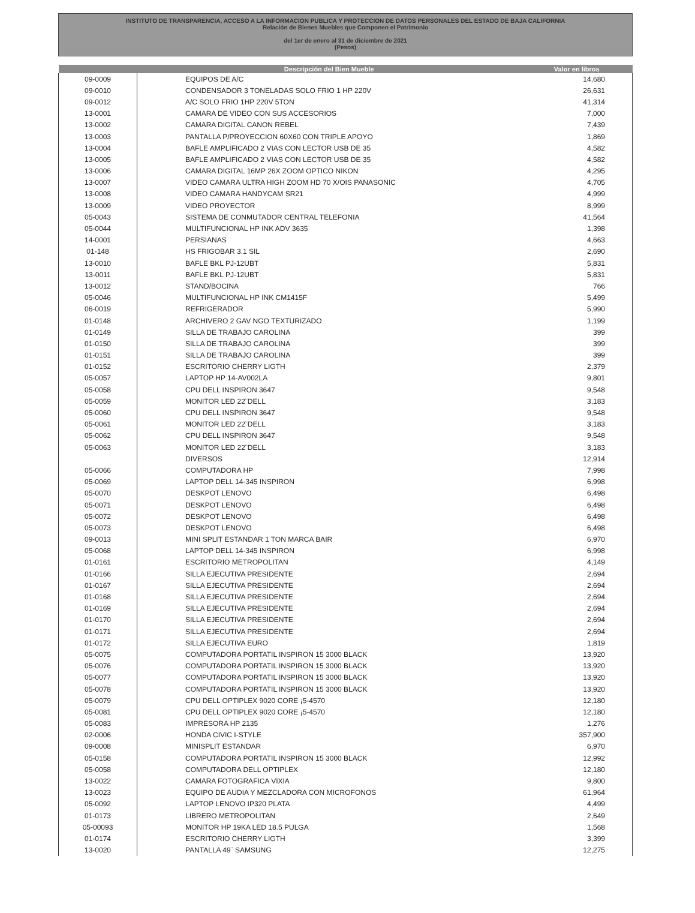INSTITUTO DE TRANSPARENCIA, ACCESO A LA INFORMACION PUBLICA Y PROTECCION DE DATOS PERSONALES DEL ESTADO DE BAJA CALIFORNIA
Relación de Bienes Muebles que Componen el Patrimonio
del 1er de enero al 31 de diciembre de 2021
(Pesos)
| | Descripción del Bien Mueble | Valor en libros |
| --- | --- | --- |
| 09-0009 | EQUIPOS DE A/C | 14,680 |
| 09-0010 | CONDENSADOR 3 TONELADAS SOLO FRIO 1 HP 220V | 26,631 |
| 09-0012 | A/C SOLO FRIO 1HP 220V 5TON | 41,314 |
| 13-0001 | CAMARA DE VIDEO CON SUS ACCESORIOS | 7,000 |
| 13-0002 | CAMARA DIGITAL CANON REBEL | 7,439 |
| 13-0003 | PANTALLA P/PROYECCION 60X60 CON TRIPLE APOYO | 1,869 |
| 13-0004 | BAFLE AMPLIFICADO 2 VIAS CON LECTOR USB DE 35 | 4,582 |
| 13-0005 | BAFLE AMPLIFICADO 2 VIAS CON LECTOR USB DE 35 | 4,582 |
| 13-0006 | CAMARA DIGITAL 16MP 26X ZOOM OPTICO NIKON | 4,295 |
| 13-0007 | VIDEO CAMARA ULTRA HIGH ZOOM HD 70 X/OIS PANASONIC | 4,705 |
| 13-0008 | VIDEO CAMARA HANDYCAM SR21 | 4,999 |
| 13-0009 | VIDEO PROYECTOR | 8,999 |
| 05-0043 | SISTEMA DE CONMUTADOR CENTRAL TELEFONIA | 41,564 |
| 05-0044 | MULTIFUNCIONAL HP INK ADV 3635 | 1,398 |
| 14-0001 | PERSIANAS | 4,663 |
| 01-148 | HS FRIGOBAR 3.1 SIL | 2,690 |
| 13-0010 | BAFLE BKL PJ-12UBT | 5,831 |
| 13-0011 | BAFLE BKL PJ-12UBT | 5,831 |
| 13-0012 | STAND/BOCINA | 766 |
| 05-0046 | MULTIFUNCIONAL HP INK CM1415F | 5,499 |
| 06-0019 | REFRIGERADOR | 5,990 |
| 01-0148 | ARCHIVERO 2 GAV NGO TEXTURIZADO | 1,199 |
| 01-0149 | SILLA DE TRABAJO CAROLINA | 399 |
| 01-0150 | SILLA DE TRABAJO CAROLINA | 399 |
| 01-0151 | SILLA DE TRABAJO CAROLINA | 399 |
| 01-0152 | ESCRITORIO CHERRY LIGTH | 2,379 |
| 05-0057 | LAPTOP HP 14-AV002LA | 9,801 |
| 05-0058 | CPU DELL INSPIRON 3647 | 9,548 |
| 05-0059 | MONITOR LED 22¨DELL | 3,183 |
| 05-0060 | CPU DELL INSPIRON 3647 | 9,548 |
| 05-0061 | MONITOR LED 22¨DELL | 3,183 |
| 05-0062 | CPU DELL INSPIRON 3647 | 9,548 |
| 05-0063 | MONITOR LED 22¨DELL | 3,183 |
| | DIVERSOS | 12,914 |
| 05-0066 | COMPUTADORA HP | 7,998 |
| 05-0069 | LAPTOP DELL 14-345 INSPIRON | 6,998 |
| 05-0070 | DESKPOT LENOVO | 6,498 |
| 05-0071 | DESKPOT LENOVO | 6,498 |
| 05-0072 | DESKPOT LENOVO | 6,498 |
| 05-0073 | DESKPOT LENOVO | 6,498 |
| 09-0013 | MINI SPLIT ESTANDAR 1 TON MARCA BAIR | 6,970 |
| 05-0068 | LAPTOP DELL 14-345 INSPIRON | 6,998 |
| 01-0161 | ESCRITORIO METROPOLITAN | 4,149 |
| 01-0166 | SILLA EJECUTIVA PRESIDENTE | 2,694 |
| 01-0167 | SILLA EJECUTIVA PRESIDENTE | 2,694 |
| 01-0168 | SILLA EJECUTIVA PRESIDENTE | 2,694 |
| 01-0169 | SILLA EJECUTIVA PRESIDENTE | 2,694 |
| 01-0170 | SILLA EJECUTIVA PRESIDENTE | 2,694 |
| 01-0171 | SILLA EJECUTIVA PRESIDENTE | 2,694 |
| 01-0172 | SILLA EJECUTIVA EURO | 1,819 |
| 05-0075 | COMPUTADORA PORTATIL INSPIRON 15 3000 BLACK | 13,920 |
| 05-0076 | COMPUTADORA PORTATIL INSPIRON 15 3000 BLACK | 13,920 |
| 05-0077 | COMPUTADORA PORTATIL INSPIRON 15 3000 BLACK | 13,920 |
| 05-0078 | COMPUTADORA PORTATIL INSPIRON 15 3000 BLACK | 13,920 |
| 05-0079 | CPU DELL OPTIPLEX 9020 CORE ¡5-4570 | 12,180 |
| 05-0081 | CPU DELL OPTIPLEX 9020 CORE ¡5-4570 | 12,180 |
| 05-0083 | IMPRESORA HP 2135 | 1,276 |
| 02-0006 | HONDA CIVIC I-STYLE | 357,900 |
| 09-0008 | MINISPLIT ESTANDAR | 6,970 |
| 05-0158 | COMPUTADORA PORTATIL INSPIRON 15 3000 BLACK | 12,992 |
| 05-0058 | COMPUTADORA DELL OPTIPLEX | 12,180 |
| 13-0022 | CAMARA FOTOGRAFICA VIXIA | 9,800 |
| 13-0023 | EQUIPO DE AUDIA Y MEZCLADORA CON MICROFONOS | 61,964 |
| 05-0092 | LAPTOP LENOVO IP320 PLATA | 4,499 |
| 01-0173 | LIBRERO METROPOLITAN | 2,649 |
| 05-00093 | MONITOR HP 19KA LED 18.5 PULGA | 1,568 |
| 01-0174 | ESCRITORIO CHERRY LIGTH | 3,399 |
| 13-0020 | PANTALLA 49¨ SAMSUNG | 12,275 |